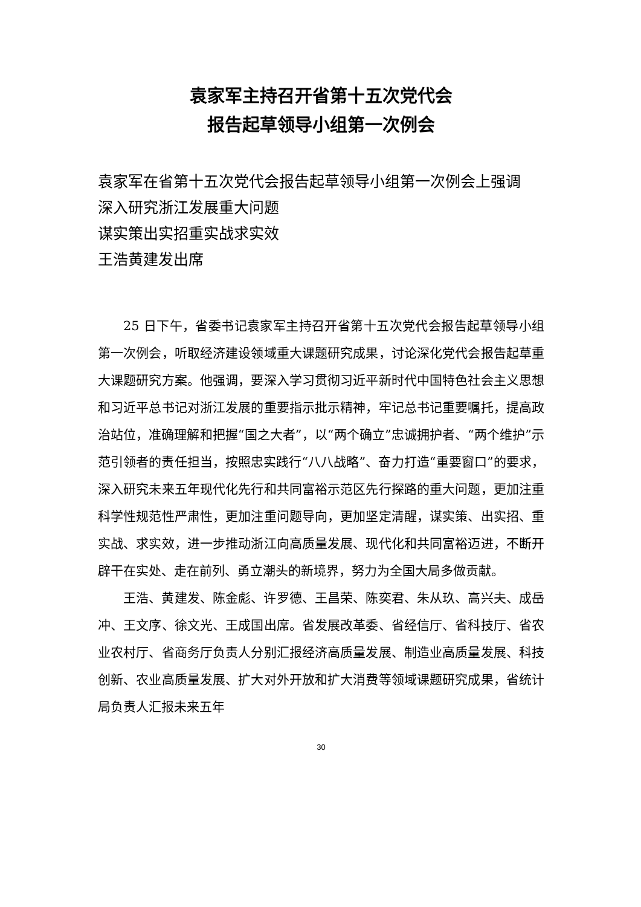袁家军主持召开省第十五次党代会
报告起草领导小组第一次例会
袁家军在省第十五次党代会报告起草领导小组第一次例会上强调
深入研究浙江发展重大问题
谋实策出实招重实战求实效
王浩黄建发出席
25 日下午，省委书记袁家军主持召开省第十五次党代会报告起草领导小组第一次例会，听取经济建设领域重大课题研究成果，讨论深化党代会报告起草重大课题研究方案。他强调，要深入学习贯彻习近平新时代中国特色社会主义思想和习近平总书记对浙江发展的重要指示批示精神，牢记总书记重要嘱托，提高政治站位，准确理解和把握“国之大者”，以“两个确立”忠诚拥护者、“两个维护”示范引领者的责任担当，按照忠实践行“八八战略”、奋力打造“重要窗口”的要求，深入研究未来五年现代化先行和共同富裕示范区先行探路的重大问题，更加注重科学性规范性严肃性，更加注重问题导向，更加坚定清醒，谋实策、出实招、重实战、求实效，进一步推动浙江向高质量发展、现代化和共同富裕迈进，不断开辟干在实处、走在前列、勇立潮头的新境界，努力为全国大局多做贡献。
王浩、黄建发、陈金彪、许罗德、王昌荣、陈奕君、朱从玖、高兴夫、成岳冲、王文序、徐文光、王成国出席。省发展改革委、省经信厅、省科技厅、省农业农村厅、省商务厅负责人分别汇报经济高质量发展、制造业高质量发展、科技创新、农业高质量发展、扩大对外开放和扩大消费等领域课题研究成果，省统计局负责人汇报未来五年
30